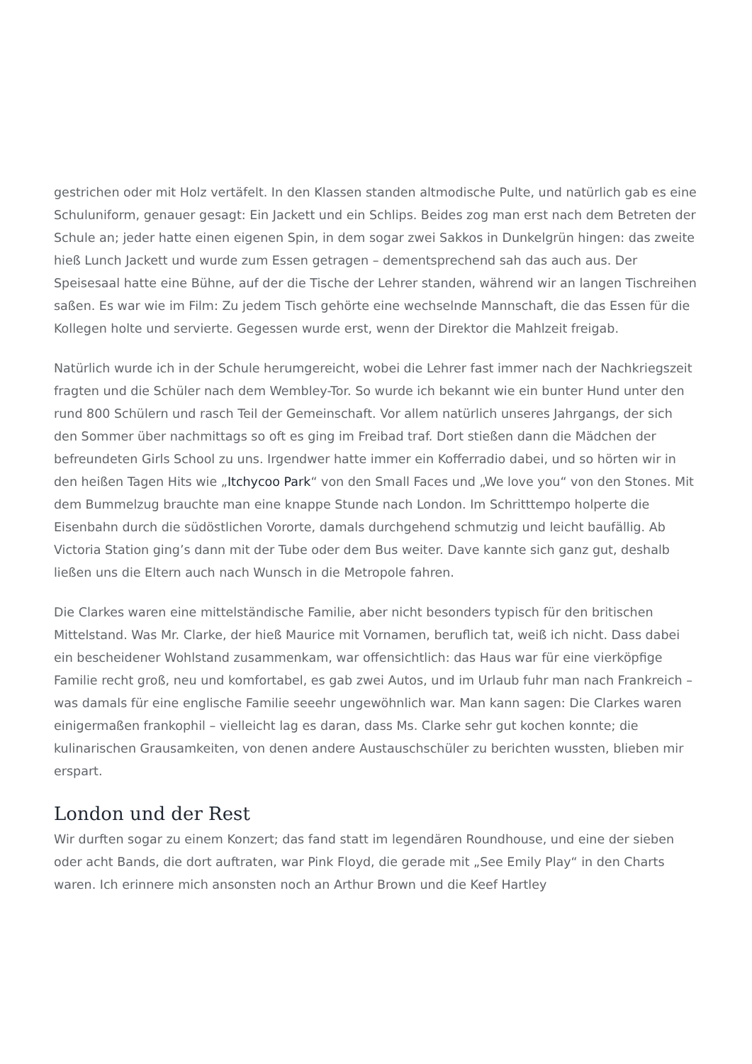gestrichen oder mit Holz vertäfelt. In den Klassen standen altmodische Pulte, und natürlich gab es eine Schuluniform, genauer gesagt: Ein Jackett und ein Schlips. Beides zog man erst nach dem Betreten der Schule an; jeder hatte einen eigenen Spin, in dem sogar zwei Sakkos in Dunkelgrün hingen: das zweite hieß Lunch Jackett und wurde zum Essen getragen – dementsprechend sah das auch aus. Der Speisesaal hatte eine Bühne, auf der die Tische der Lehrer standen, während wir an langen Tischreihen saßen. Es war wie im Film: Zu jedem Tisch gehörte eine wechselnde Mannschaft, die das Essen für die Kollegen holte und servierte. Gegessen wurde erst, wenn der Direktor die Mahlzeit freigab.
Natürlich wurde ich in der Schule herumgereicht, wobei die Lehrer fast immer nach der Nachkriegszeit fragten und die Schüler nach dem Wembley-Tor. So wurde ich bekannt wie ein bunter Hund unter den rund 800 Schülern und rasch Teil der Gemeinschaft. Vor allem natürlich unseres Jahrgangs, der sich den Sommer über nachmittags so oft es ging im Freibad traf. Dort stießen dann die Mädchen der befreundeten Girls School zu uns. Irgendwer hatte immer ein Kofferradio dabei, und so hörten wir in den heißen Tagen Hits wie „Itchycoo Park“ von den Small Faces und „We love you“ von den Stones. Mit dem Bummelzug brauchte man eine knappe Stunde nach London. Im Schritttempo holperte die Eisenbahn durch die südöstlichen Vororte, damals durchgehend schmutzig und leicht baufällig. Ab Victoria Station ging’s dann mit der Tube oder dem Bus weiter. Dave kannte sich ganz gut, deshalb ließen uns die Eltern auch nach Wunsch in die Metropole fahren.
Die Clarkes waren eine mittelständische Familie, aber nicht besonders typisch für den britischen Mittelstand. Was Mr. Clarke, der hieß Maurice mit Vornamen, beruflich tat, weiß ich nicht. Dass dabei ein bescheidener Wohlstand zusammenkam, war offensichtlich: das Haus war für eine vierköpfige Familie recht groß, neu und komfortabel, es gab zwei Autos, und im Urlaub fuhr man nach Frankreich – was damals für eine englische Familie seeehr ungewöhnlich war. Man kann sagen: Die Clarkes waren einigermaßen frankophil – vielleicht lag es daran, dass Ms. Clarke sehr gut kochen konnte; die kulinarischen Grausamkeiten, von denen andere Austauschschüler zu berichten wussten, blieben mir erspart.
London und der Rest
Wir durften sogar zu einem Konzert; das fand statt im legendären Roundhouse, und eine der sieben oder acht Bands, die dort auftraten, war Pink Floyd, die gerade mit „See Emily Play“ in den Charts waren. Ich erinnere mich ansonsten noch an Arthur Brown und die Keef Hartley